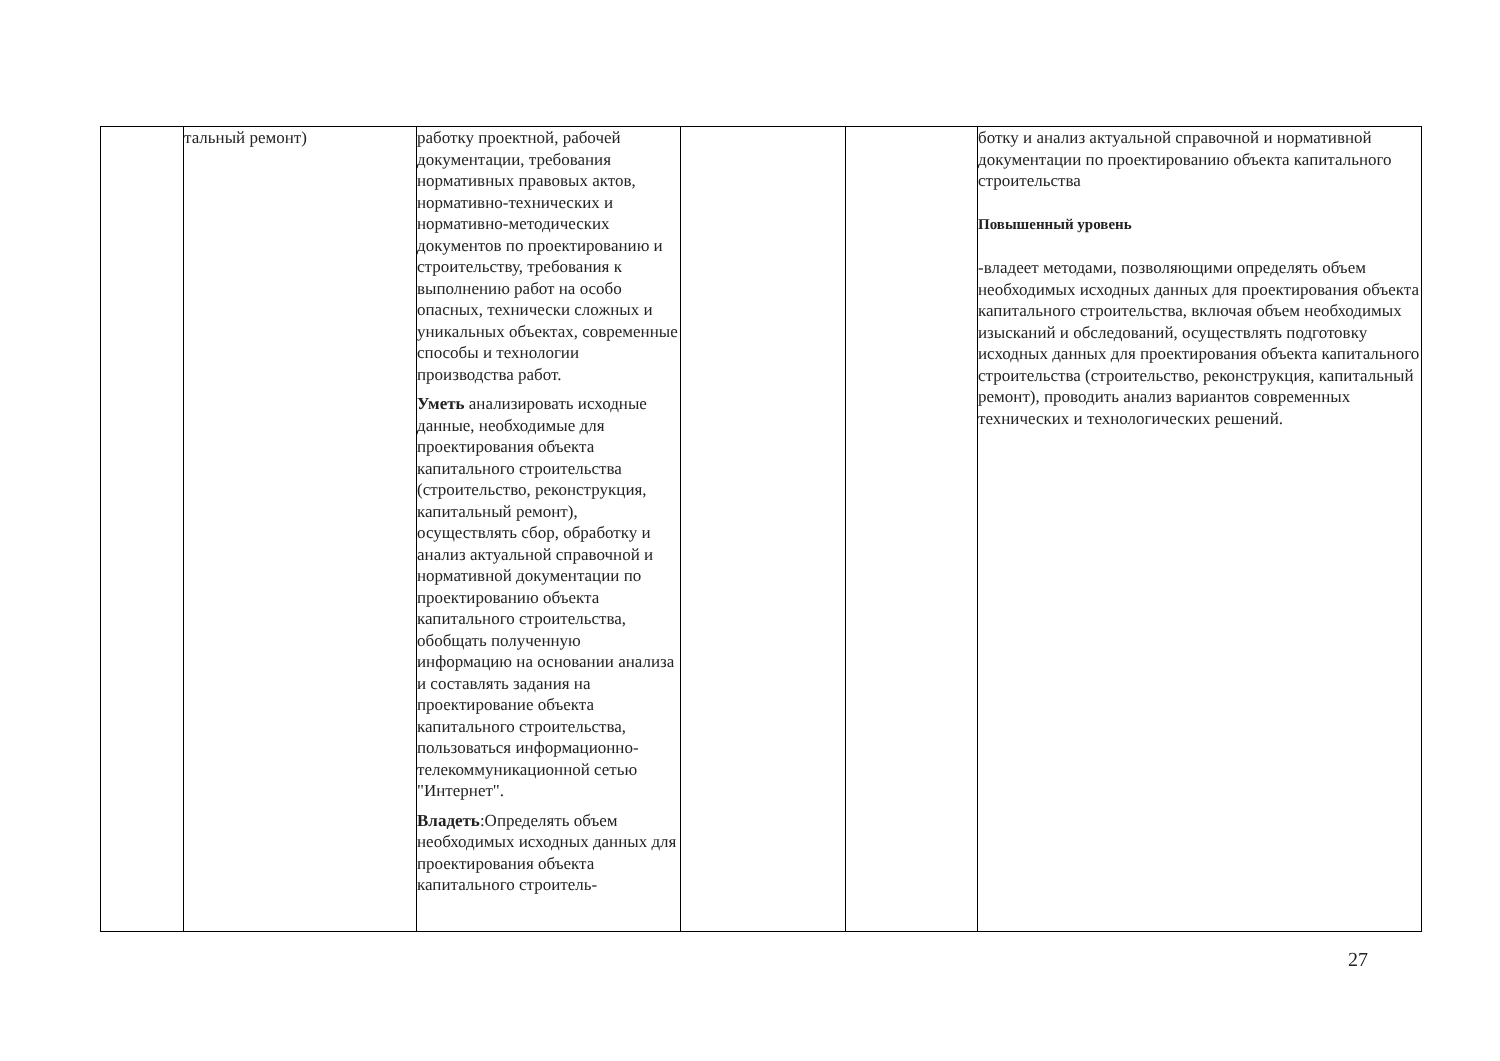| | тальный ремонт) | работку проектной, рабочей документации, требования нормативных правовых актов, нормативно-технических и нормативно-методических документов по проектированию и строительству, требования к выполнению работ на особо опасных, технически сложных и уникальных объектах, современные способы и технологии производства работ. Уметь анализировать исходные данные, необходимые для проектирования объекта капитального строительства (строительство, реконструкция, капитальный ремонт), осуществлять сбор, обработку и анализ актуальной справочной и нормативной документации по проектированию объекта капитального строительства, обобщать полученную информацию на основании анализа и составлять задания на проектирование объекта капитального строительства, пользоваться информационно-телекоммуникационной сетью "Интернет". Владеть :Определять объем необходимых исходных данных для проектирования объекта капитального строитель- | | | ботку и анализ актуальной справочной и нормативной документации по проектированию объекта капитального строительства Повышенный уровень -владеет методами, позволяющими определять объем необходимых исходных данных для проектирования объекта капитального строительства, включая объем необходимых изысканий и обследований, осуществлять подготовку исходных данных для проектирования объекта капитального строительства (строительство, реконструкция, капитальный ремонт), проводить анализ вариантов современных технических и технологических решений. |
27